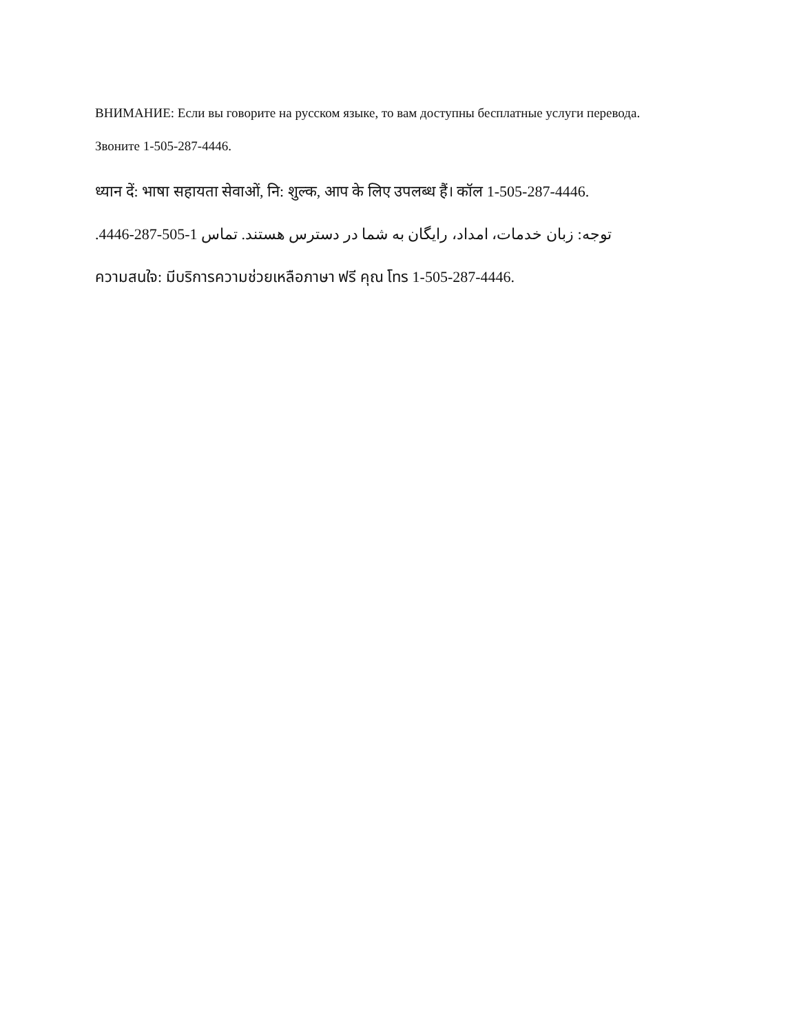ВНИМАНИЕ: Если вы говорите на русском языке, то вам доступны бесплатные услуги перевода.
Звоните 1-505-287-4446.
ध्यान दें: भाषा सहायता सेवाओं, नि: शुल्क, आप के लिए उपलब्ध हैं। कॉल 1-505-287-4446.
توجه: زبان خدمات، امداد، رایگان به شما در دسترس هستند. تماس 1-505-287-4446.
ความสนใจ: มีบริการความช่วยเหลือภาษา ฟรี คุณ โทร 1-505-287-4446.